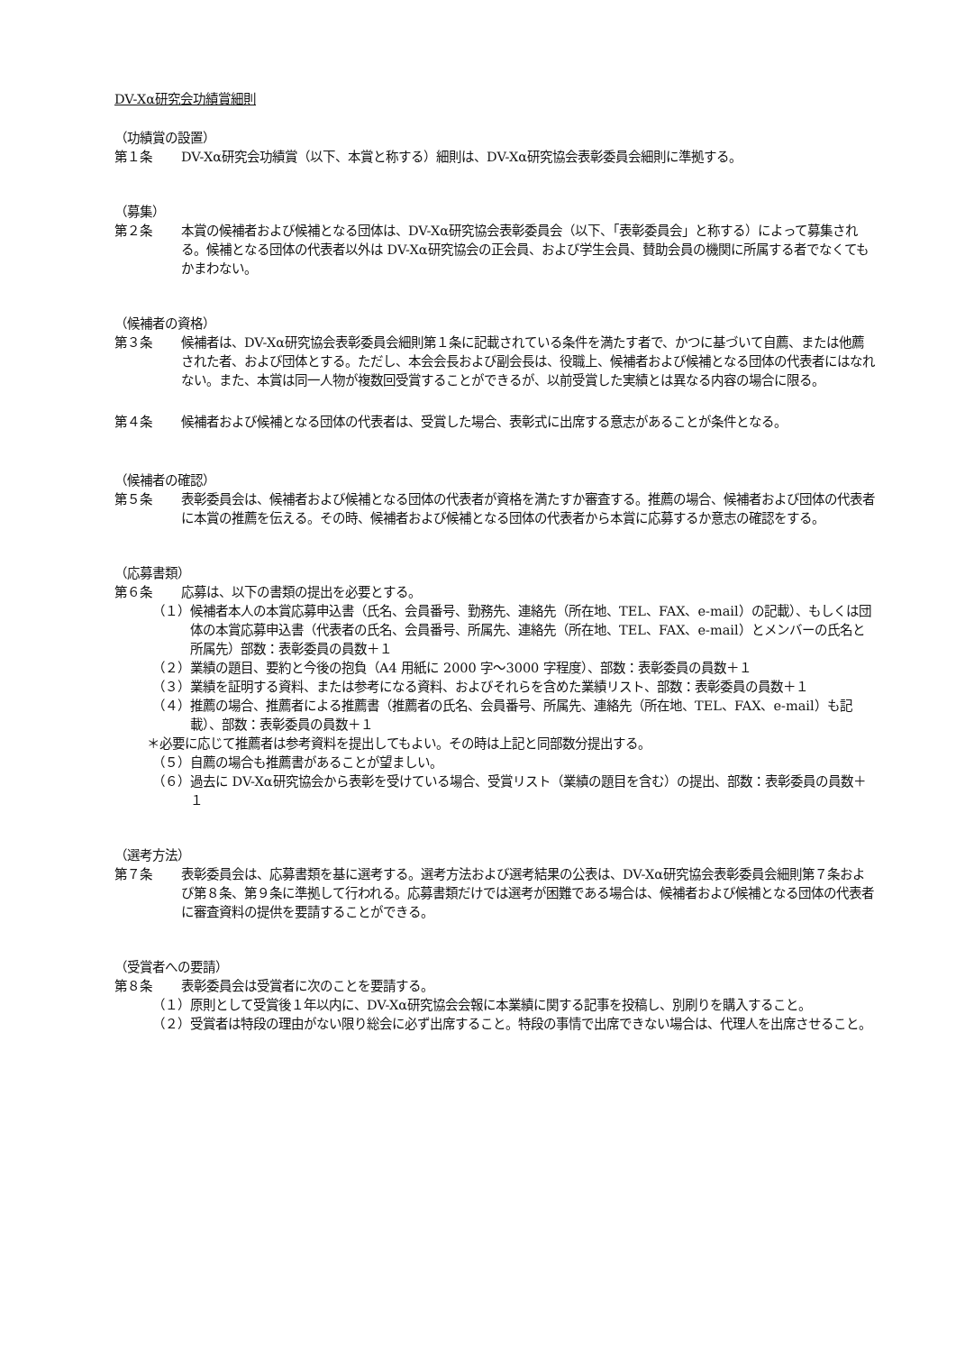DV-Xα研究会功績賞細則
（功績賞の設置）
第１条 DV-Xα研究会功績賞（以下、本賞と称する）細則は、DV-Xα研究協会表彰委員会細則に準拠する。
（募集）
第２条 本賞の候補者および候補となる団体は、DV-Xα研究協会表彰委員会（以下、「表彰委員会」と称する）によって募集される。候補となる団体の代表者以外は DV-Xα研究協会の正会員、および学生会員、賛助会員の機関に所属する者でなくてもかまわない。
（候補者の資格）
第３条 候補者は、DV-Xα研究協会表彰委員会細則第１条に記載されている条件を満たす者で、かつに基づいて自薦、または他薦された者、および団体とする。ただし、本会会長および副会長は、役職上、候補者および候補となる団体の代表者にはなれない。また、本賞は同一人物が複数回受賞することができるが、以前受賞した実績とは異なる内容の場合に限る。
第４条 候補者および候補となる団体の代表者は、受賞した場合、表彰式に出席する意志があることが条件となる。
（候補者の確認）
第５条 表彰委員会は、候補者および候補となる団体の代表者が資格を満たすか審査する。推薦の場合、候補者および団体の代表者に本賞の推薦を伝える。その時、候補者および候補となる団体の代表者から本賞に応募するか意志の確認をする。
（応募書類）
第６条 応募は、以下の書類の提出を必要とする。
（１）候補者本人の本賞応募申込書（氏名、会員番号、勤務先、連絡先（所在地、TEL、FAX、e-mail）の記載）、もしくは団体の本賞応募申込書（代表者の氏名、会員番号、所属先、連絡先（所在地、TEL、FAX、e-mail）とメンバーの氏名と所属先）部数：表彰委員の員数＋１
（２）業績の題目、要約と今後の抱負（A4 用紙に 2000 字～3000 字程度）、部数：表彰委員の員数＋１
（３）業績を証明する資料、または参考になる資料、およびそれらを含めた業績リスト、部数：表彰委員の員数＋１
（４）推薦の場合、推薦者による推薦書（推薦者の氏名、会員番号、所属先、連絡先（所在地、TEL、FAX、e-mail）も記載）、部数：表彰委員の員数＋１
＊必要に応じて推薦者は参考資料を提出してもよい。その時は上記と同部数分提出する。
（５）自薦の場合も推薦書があることが望ましい。
（６）過去に DV-Xα研究協会から表彰を受けている場合、受賞リスト（業績の題目を含む）の提出、部数：表彰委員の員数＋１
（選考方法）
第７条 表彰委員会は、応募書類を基に選考する。選考方法および選考結果の公表は、DV-Xα研究協会表彰委員会細則第７条および第８条、第９条に準拠して行われる。応募書類だけでは選考が困難である場合は、候補者および候補となる団体の代表者に審査資料の提供を要請することができる。
（受賞者への要請）
第８条 表彰委員会は受賞者に次のことを要請する。
（１）原則として受賞後１年以内に、DV-Xα研究協会会報に本業績に関する記事を投稿し、別刷りを購入すること。
（２）受賞者は特段の理由がない限り総会に必ず出席すること。特段の事情で出席できない場合は、代理人を出席させること。